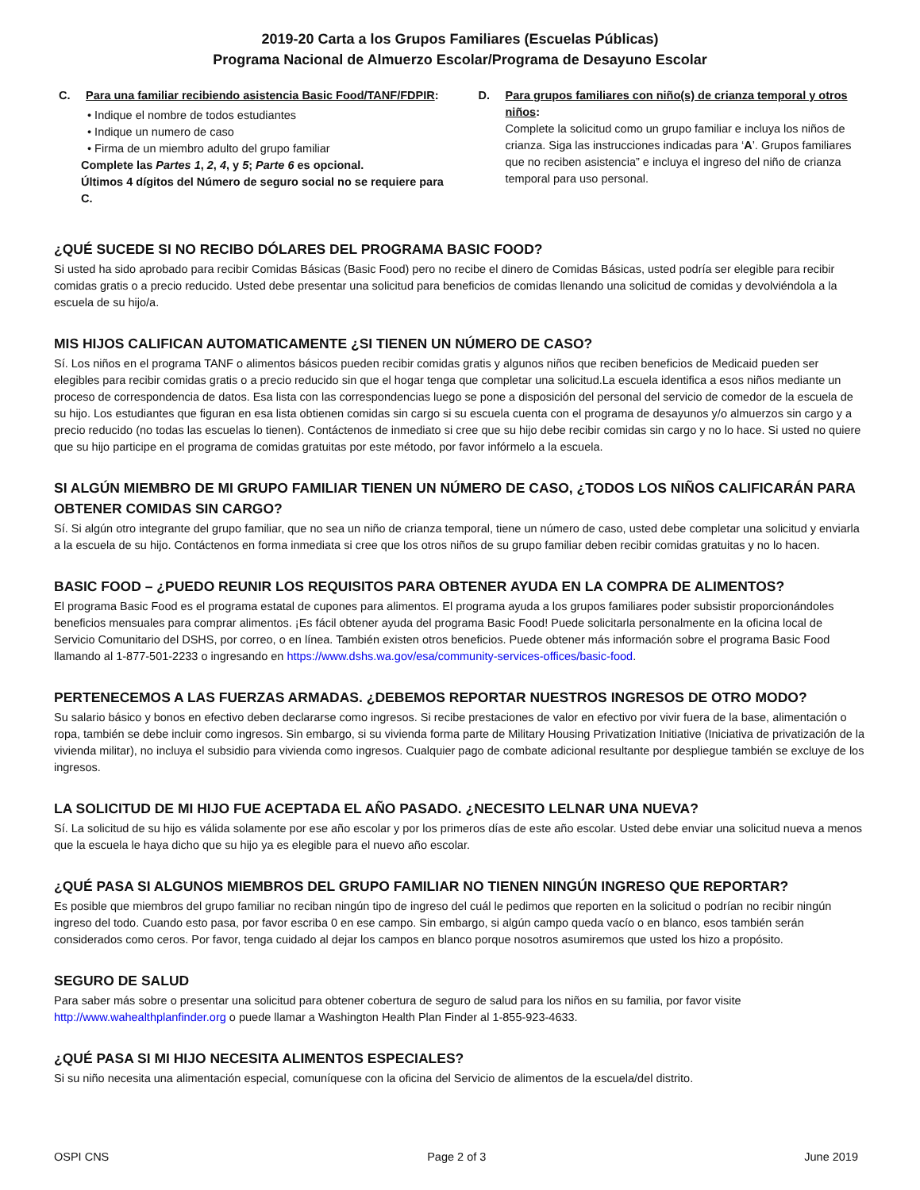2019-20 Carta a los Grupos Familiares (Escuelas Públicas)
Programa Nacional de Almuerzo Escolar/Programa de Desayuno Escolar
C. Para una familiar recibiendo asistencia Basic Food/TANF/FDPIR:
• Indique el nombre de todos estudiantes
• Indique un numero de caso
• Firma de un miembro adulto del grupo familiar
Complete las Partes 1, 2, 4, y 5; Parte 6 es opcional.
Últimos 4 dígitos del Número de seguro social no se requiere para C.
D. Para grupos familiares con niño(s) de crianza temporal y otros niños:
Complete la solicitud como un grupo familiar e incluya los niños de crianza. Siga las instrucciones indicadas para ‘A’. Grupos familiares que no reciben asistencia” e incluya el ingreso del niño de crianza temporal para uso personal.
¿QUÉ SUCEDE SI NO RECIBO DÓLARES DEL PROGRAMA BASIC FOOD?
Si usted ha sido aprobado para recibir Comidas Básicas (Basic Food) pero no recibe el dinero de Comidas Básicas, usted podría ser elegible para recibir comidas gratis o a precio reducido. Usted debe presentar una solicitud para beneficios de comidas llenando una solicitud de comidas y devolviéndola a la escuela de su hijo/a.
MIS HIJOS CALIFICAN AUTOMATICAMENTE ¿SI TIENEN UN NÚMERO DE CASO?
Sí. Los niños en el programa TANF o alimentos básicos pueden recibir comidas gratis y algunos niños que reciben beneficios de Medicaid pueden ser elegibles para recibir comidas gratis o a precio reducido sin que el hogar tenga que completar una solicitud.La escuela identifica a esos niños mediante un proceso de correspondencia de datos. Esa lista con las correspondencias luego se pone a disposición del personal del servicio de comedor de la escuela de su hijo. Los estudiantes que figuran en esa lista obtienen comidas sin cargo si su escuela cuenta con el programa de desayunos y/o almuerzos sin cargo y a precio reducido (no todas las escuelas lo tienen). Contáctenos de inmediato si cree que su hijo debe recibir comidas sin cargo y no lo hace. Si usted no quiere que su hijo participe en el programa de comidas gratuitas por este método, por favor infórmelo a la escuela.
SI ALGÚN MIEMBRO DE MI GRUPO FAMILIAR TIENEN UN NÚMERO DE CASO, ¿TODOS LOS NIÑOS CALIFICARÁN PARA OBTENER COMIDAS SIN CARGO?
Sí. Si algún otro integrante del grupo familiar, que no sea un niño de crianza temporal, tiene un número de caso, usted debe completar una solicitud y enviarla a la escuela de su hijo. Contáctenos en forma inmediata si cree que los otros niños de su grupo familiar deben recibir comidas gratuitas y no lo hacen.
BASIC FOOD – ¿PUEDO REUNIR LOS REQUISITOS PARA OBTENER AYUDA EN LA COMPRA DE ALIMENTOS?
El programa Basic Food es el programa estatal de cupones para alimentos. El programa ayuda a los grupos familiares poder subsistir proporcionándoles beneficios mensuales para comprar alimentos. ¡Es fácil obtener ayuda del programa Basic Food! Puede solicitarla personalmente en la oficina local de Servicio Comunitario del DSHS, por correo, o en línea. También existen otros beneficios. Puede obtener más información sobre el programa Basic Food llamando al 1-877-501-2233 o ingresando en https://www.dshs.wa.gov/esa/community-services-offices/basic-food.
PERTENECEMOS A LAS FUERZAS ARMADAS. ¿DEBEMOS REPORTAR NUESTROS INGRESOS DE OTRO MODO?
Su salario básico y bonos en efectivo deben declararse como ingresos. Si recibe prestaciones de valor en efectivo por vivir fuera de la base, alimentación o ropa, también se debe incluir como ingresos. Sin embargo, si su vivienda forma parte de Military Housing Privatization Initiative (Iniciativa de privatización de la vivienda militar), no incluya el subsidio para vivienda como ingresos. Cualquier pago de combate adicional resultante por despliegue también se excluye de los ingresos.
LA SOLICITUD DE MI HIJO FUE ACEPTADA EL AÑO PASADO. ¿NECESITO LELNAR UNA NUEVA?
Sí. La solicitud de su hijo es válida solamente por ese año escolar y por los primeros días de este año escolar. Usted debe enviar una solicitud nueva a menos que la escuela le haya dicho que su hijo ya es elegible para el nuevo año escolar.
¿QUÉ PASA SI ALGUNOS MIEMBROS DEL GRUPO FAMILIAR NO TIENEN NINGÚN INGRESO QUE REPORTAR?
Es posible que miembros del grupo familiar no reciban ningún tipo de ingreso del cuál le pedimos que reporten en la solicitud o podrían no recibir ningún ingreso del todo. Cuando esto pasa, por favor escriba 0 en ese campo. Sin embargo, si algún campo queda vacío o en blanco, esos también serán considerados como ceros. Por favor, tenga cuidado al dejar los campos en blanco porque nosotros asumiremos que usted los hizo a propósito.
SEGURO DE SALUD
Para saber más sobre o presentar una solicitud para obtener cobertura de seguro de salud para los niños en su familia, por favor visite http://www.wahealthplanfinder.org o puede llamar a Washington Health Plan Finder al 1-855-923-4633.
¿QUÉ PASA SI MI HIJO NECESITA ALIMENTOS ESPECIALES?
Si su niño necesita una alimentación especial, comuníquese con la oficina del Servicio de alimentos de la escuela/del distrito.
OSPI CNS Page 2 of 3 June 2019